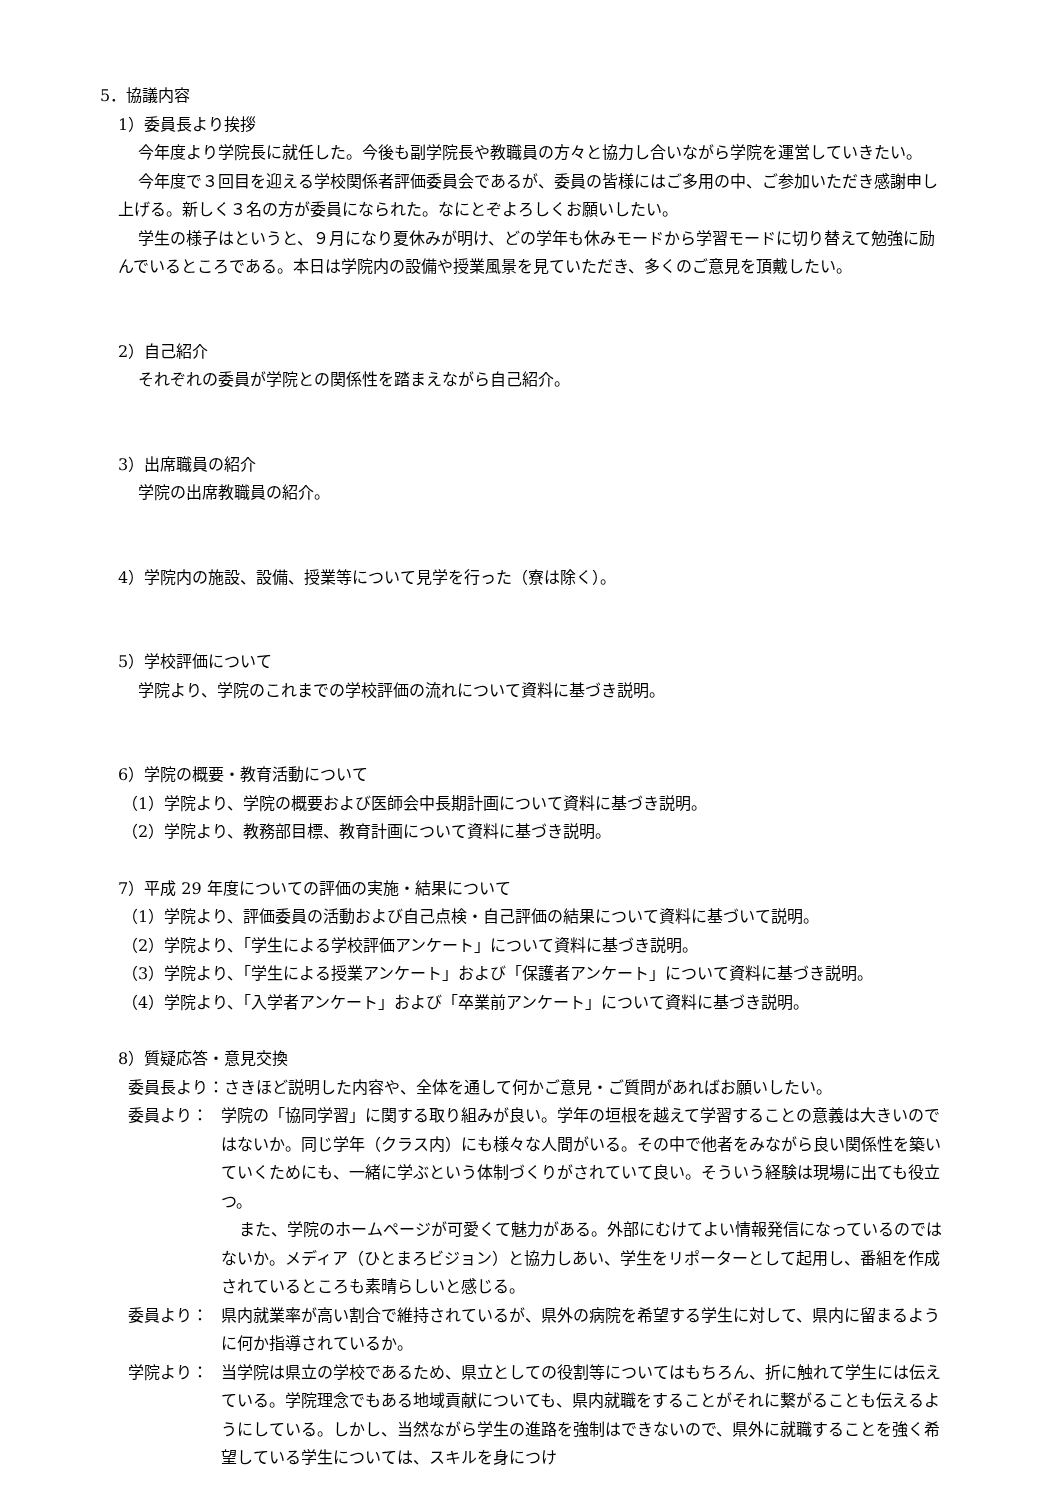5．協議内容
1）委員長より挨拶
今年度より学院長に就任した。今後も副学院長や教職員の方々と協力し合いながら学院を運営していきたい。
今年度で３回目を迎える学校関係者評価委員会であるが、委員の皆様にはご多用の中、ご参加いただき感謝申し上げる。新しく３名の方が委員になられた。なにとぞよろしくお願いしたい。
学生の様子はというと、９月になり夏休みが明け、どの学年も休みモードから学習モードに切り替えて勉強に励んでいるところである。本日は学院内の設備や授業風景を見ていただき、多くのご意見を頂戴したい。
2）自己紹介
それぞれの委員が学院との関係性を踏まえながら自己紹介。
3）出席職員の紹介
学院の出席教職員の紹介。
4）学院内の施設、設備、授業等について見学を行った（寮は除く）。
5）学校評価について
学院より、学院のこれまでの学校評価の流れについて資料に基づき説明。
6）学院の概要・教育活動について
（1）学院より、学院の概要および医師会中長期計画について資料に基づき説明。
（2）学院より、教務部目標、教育計画について資料に基づき説明。
7）平成 29 年度についての評価の実施・結果について
（1）学院より、評価委員の活動および自己点検・自己評価の結果について資料に基づいて説明。
（2）学院より、「学生による学校評価アンケート」について資料に基づき説明。
（3）学院より、「学生による授業アンケート」および「保護者アンケート」について資料に基づき説明。
（4）学院より、「入学者アンケート」および「卒業前アンケート」について資料に基づき説明。
8）質疑応答・意見交換
委員長より：さきほど説明した内容や、全体を通して何かご意見・ご質問があればお願いしたい。
委員より： 学院の「協同学習」に関する取り組みが良い。学年の垣根を越えて学習することの意義は大きいのではないか。同じ学年（クラス内）にも様々な人間がいる。その中で他者をみながら良い関係性を築いていくためにも、一緒に学ぶという体制づくりがされていて良い。そういう経験は現場に出ても役立つ。
また、学院のホームページが可愛くて魅力がある。外部にむけてよい情報発信になっているのではないか。メディア（ひとまろビジョン）と協力しあい、学生をリポーターとして起用し、番組を作成されているところも素晴らしいと感じる。
委員より： 県内就業率が高い割合で維持されているが、県外の病院を希望する学生に対して、県内に留まるように何か指導されているか。
学院より： 当学院は県立の学校であるため、県立としての役割等についてはもちろん、折に触れて学生には伝えている。学院理念でもある地域貢献についても、県内就職をすることがそれに繋がることも伝えるようにしている。しかし、当然ながら学生の進路を強制はできないので、県外に就職することを強く希望している学生については、スキルを身につけ